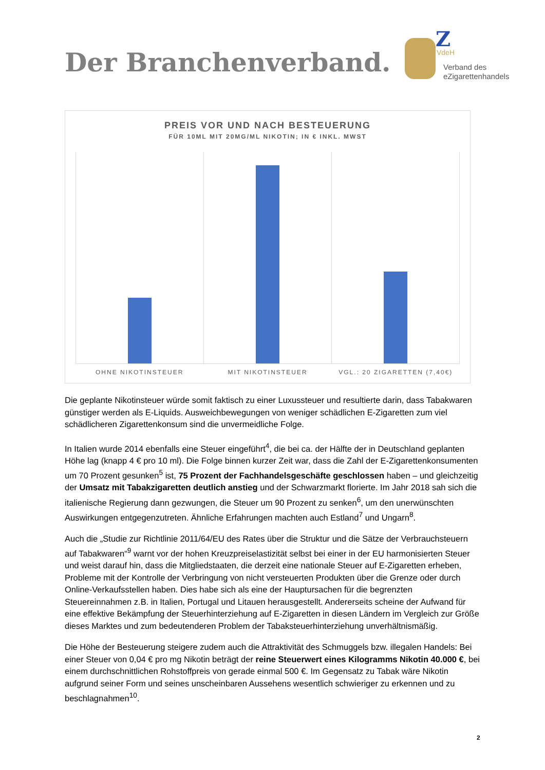Der Branchenverband.
Z
VdeH
Verband des
eZigarettenhandels
PREIS VOR UND NACH BESTEUERUNG
FÜR 10ML MIT 20MG/ML NIKOTIN; IN € INKL. MWST
OHNE NIKOTINSTEUER MIT NIKOTINSTEUER VGL.: 20 ZIGARETTEN (7,40€)
Die geplante Nikotinsteuer würde somit faktisch zu einer Luxussteuer und resultierte darin, dass Tabakwaren günstiger werden als E-Liquids. Ausweichbewegungen von weniger schädlichen E-Zigaretten zum viel schädlicheren Zigarettenkonsum sind die unvermeidliche Folge.
In Italien wurde 2014 ebenfalls eine Steuer eingeführt<sup>4</sup>, die bei ca. der Hälfte der in Deutschland geplanten Höhe lag (knapp 4 € pro 10 ml). Die Folge binnen kurzer Zeit war, dass die Zahl der E-Zigarettenkonsumenten um 70 Prozent gesunken<sup>5</sup> ist, 75 Prozent der Fachhandelsgeschäfte geschlossen haben – und gleichzeitig der Umsatz mit Tabakzigaretten deutlich anstieg und der Schwarzmarkt florierte. Im Jahr 2018 sah sich die italienische Regierung dann gezwungen, die Steuer um 90 Prozent zu senken<sup>6</sup>, um den unerwünschten Auswirkungen entgegenzutreten. Ähnliche Erfahrungen machten auch Estland<sup>7</sup> und Ungarn<sup>8</sup>.
Auch die „Studie zur Richtlinie 2011/64/EU des Rates über die Struktur und die Sätze der Verbrauchsteuern auf Tabakwaren“<sup>9</sup> warnt vor der hohen Kreuzpreiselastizität selbst bei einer in der EU harmonisierten Steuer und weist darauf hin, dass die Mitgliedstaaten, die derzeit eine nationale Steuer auf E-Zigaretten erheben, Probleme mit der Kontrolle der Verbringung von nicht versteuerten Produkten über die Grenze oder durch Online-Verkaufsstellen haben. Dies habe sich als eine der Hauptursachen für die begrenzten Steuereinnahmen z.B. in Italien, Portugal und Litauen herausgestellt. Andererseits scheine der Aufwand für eine effektive Bekämpfung der Steuerhinterziehung auf E-Zigaretten in diesen Ländern im Vergleich zur Größe dieses Marktes und zum bedeutenderen Problem der Tabaksteuerhinterziehung unverhältnismäßig.
Die Höhe der Besteuerung steigere zudem auch die Attraktivität des Schmuggels bzw. illegalen Handels: Bei einer Steuer von 0,04 € pro mg Nikotin beträgt der reine Steuerwert eines Kilogramms Nikotin 40.000 €, bei einem durchschnittlichen Rohstoffpreis von gerade einmal 500 €. Im Gegensatz zu Tabak wäre Nikotin aufgrund seiner Form und seines unscheinbaren Aussehens wesentlich schwieriger zu erkennen und zu beschlagnahmen<sup>10</sup>.
2